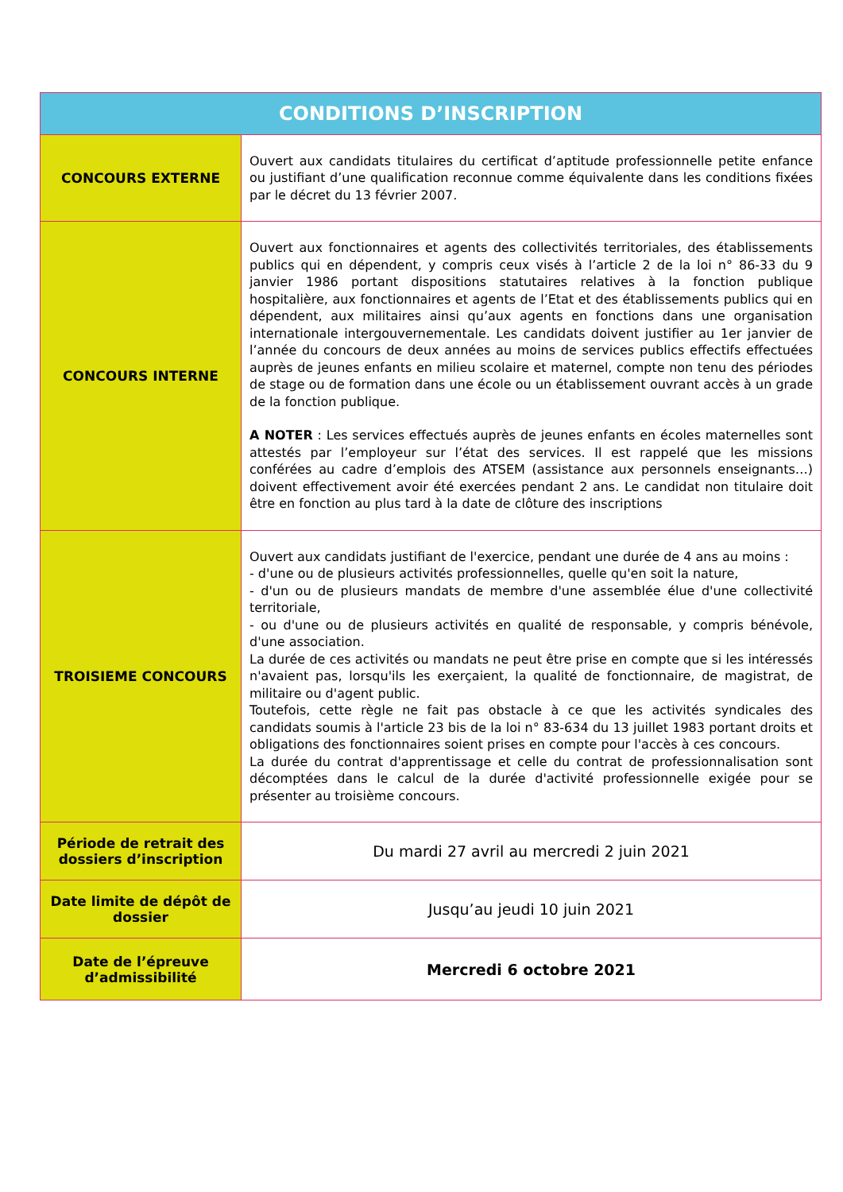| CONDITIONS D’INSCRIPTION | |
| --- | --- |
| CONCOURS EXTERNE | Ouvert aux candidats titulaires du certificat d’aptitude professionnelle petite enfance ou justifiant d’une qualification reconnue comme équivalente dans les conditions fixées par le décret du 13 février 2007. |
| CONCOURS INTERNE | Ouvert aux fonctionnaires et agents des collectivités territoriales, des établissements publics qui en dépendent, y compris ceux visés à l’article 2 de la loi n° 86-33 du 9 janvier 1986 portant dispositions statutaires relatives à la fonction publique hospitalière, aux fonctionnaires et agents de l’Etat et des établissements publics qui en dépendent, aux militaires ainsi qu’aux agents en fonctions dans une organisation internationale intergouvernementale. Les candidats doivent justifier au 1er janvier de l’année du concours de deux années au moins de services publics effectifs effectuées auprès de jeunes enfants en milieu scolaire et maternel, compte non tenu des périodes de stage ou de formation dans une école ou un établissement ouvrant accès à un grade de la fonction publique. A NOTER : Les services effectués auprès de jeunes enfants en écoles maternelles sont attestés par l’employeur sur l’état des services. Il est rappelé que les missions conférées au cadre d’emplois des ATSEM (assistance aux personnels enseignants…) doivent effectivement avoir été exercées pendant 2 ans. Le candidat non titulaire doit être en fonction au plus tard à la date de clôture des inscriptions |
| TROISIEME CONCOURS | Ouvert aux candidats justifiant de l'exercice, pendant une durée de 4 ans au moins : - d'une ou de plusieurs activités professionnelles, quelle qu'en soit la nature, - d'un ou de plusieurs mandats de membre d'une assemblée élue d'une collectivité territoriale, - ou d'une ou de plusieurs activités en qualité de responsable, y compris bénévole, d'une association. La durée de ces activités ou mandats ne peut être prise en compte que si les intéressés n'avaient pas, lorsqu'ils les exerçaient, la qualité de fonctionnaire, de magistrat, de militaire ou d'agent public. Toutefois, cette règle ne fait pas obstacle à ce que les activités syndicales des candidats soumis à l'article 23 bis de la loi n° 83-634 du 13 juillet 1983 portant droits et obligations des fonctionnaires soient prises en compte pour l'accès à ces concours. La durée du contrat d'apprentissage et celle du contrat de professionnalisation sont décomptées dans le calcul de la durée d'activité professionnelle exigée pour se présenter au troisième concours. |
| Période de retrait des dossiers d’inscription | Du mardi 27 avril au mercredi 2 juin 2021 |
| Date limite de dépôt de dossier | Jusqu’au jeudi 10 juin 2021 |
| Date de l’épreuve d’admissibilité | Mercredi 6 octobre 2021 |